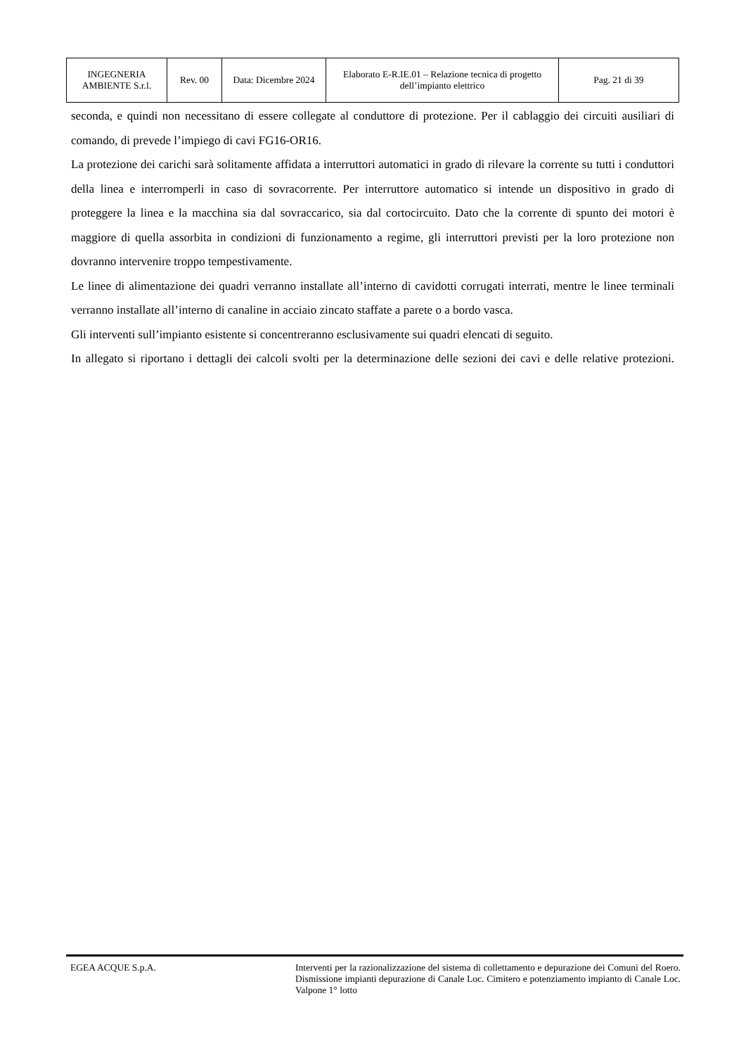| INGEGNERIA AMBIENTE S.r.l. | Rev. 00 | Data: Dicembre 2024 | Elaborato E-R.IE.01 – Relazione tecnica di progetto dell’impianto elettrico | Pag. 21 di 39 |
seconda, e quindi non necessitano di essere collegate al conduttore di protezione. Per il cablaggio dei circuiti ausiliari di comando, di prevede l’impiego di cavi FG16-OR16.
La protezione dei carichi sarà solitamente affidata a interruttori automatici in grado di rilevare la corrente su tutti i conduttori della linea e interromperli in caso di sovracorrente. Per interruttore automatico si intende un dispositivo in grado di proteggere la linea e la macchina sia dal sovraccarico, sia dal cortocircuito. Dato che la corrente di spunto dei motori è maggiore di quella assorbita in condizioni di funzionamento a regime, gli interruttori previsti per la loro protezione non dovranno intervenire troppo tempestivamente.
Le linee di alimentazione dei quadri verranno installate all’interno di cavidotti corrugati interrati, mentre le linee terminali verranno installate all’interno di canaline in acciaio zincato staffate a parete o a bordo vasca.
Gli interventi sull’impianto esistente si concentreranno esclusivamente sui quadri elencati di seguito.
In allegato si riportano i dettagli dei calcoli svolti per la determinazione delle sezioni dei cavi e delle relative protezioni.
EGEA ACQUE S.p.A. Interventi per la razionalizzazione del sistema di collettamento e depurazione dei Comuni del Roero. Dismissione impianti depurazione di Canale Loc. Cimitero e potenziamento impianto di Canale Loc. Valpone 1° lotto